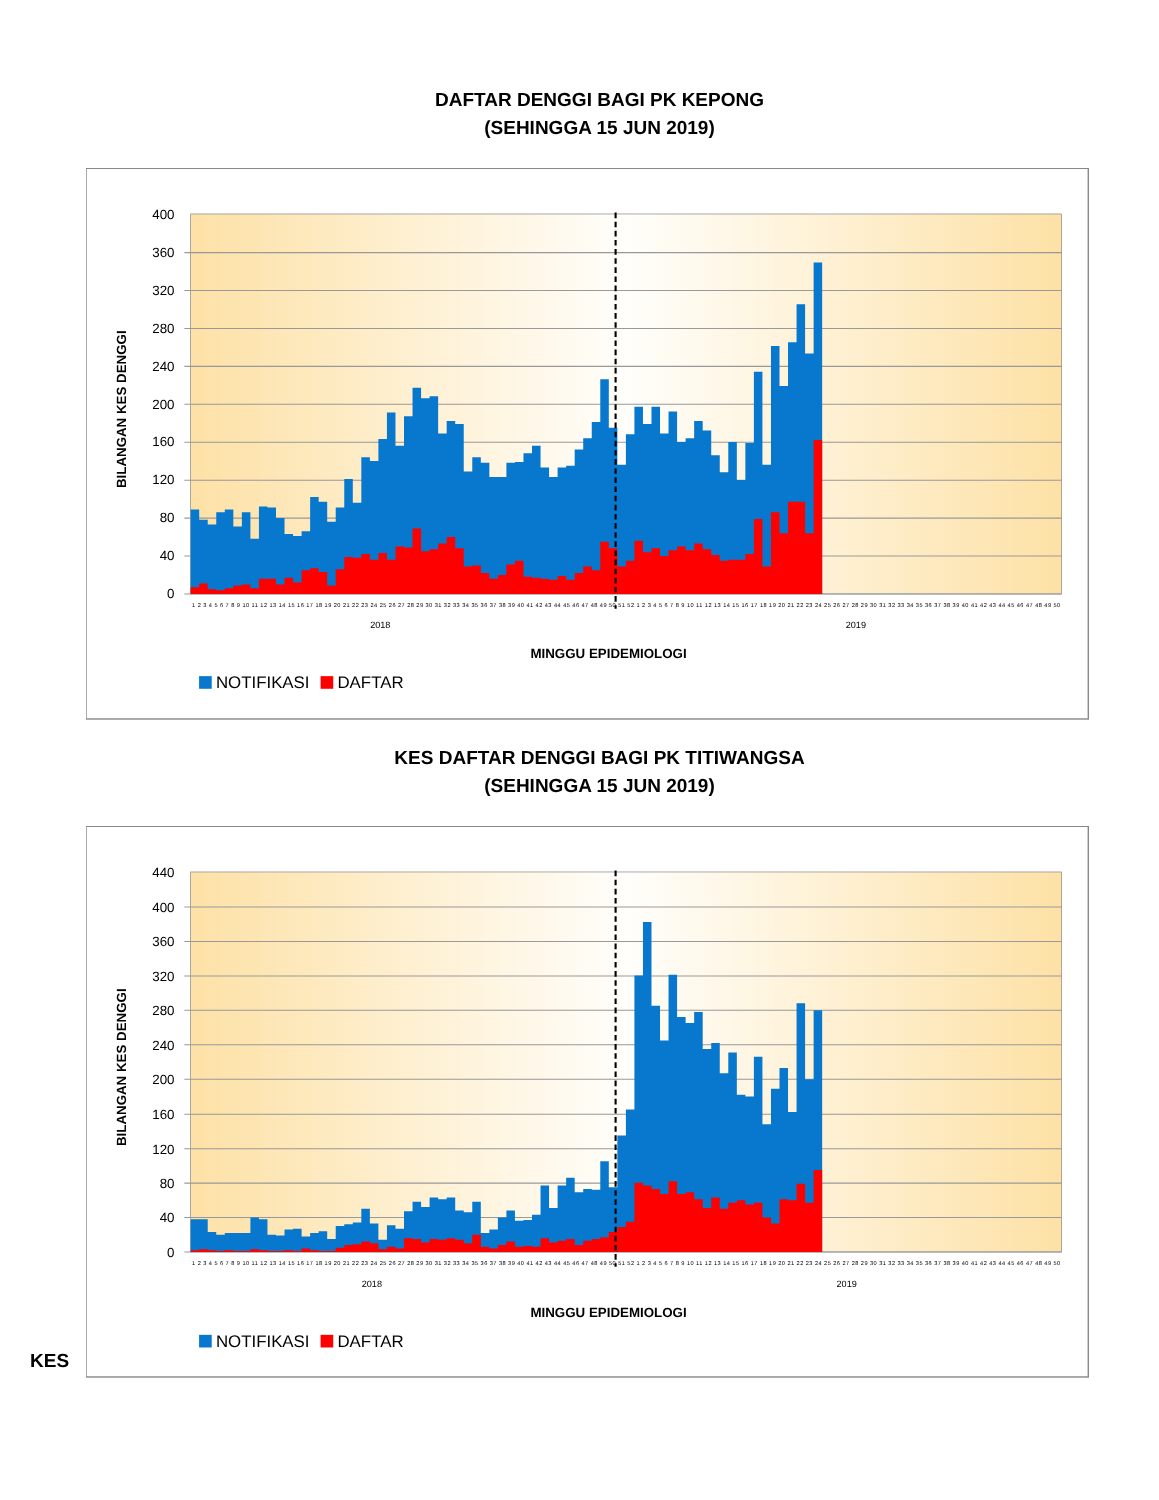DAFTAR DENGGI BAGI PK KEPONG
(SEHINGGA 15 JUN 2019)
400
360
320
280
240
200
160
120
80
40
0
1 2 3 4 5 6 7 8 9 10 11 12 13 14 15 16 17 18 19 20 21 22 23 24 25 26 27 28 29 30 31 32 33 34 35 36 37 38 39 40 41 42 43 44 45 46 47 48 49 50 51 52 1 2 3 4 5 6 7 8 9 10 11 12 13 14 15 16 17 18 19 20 21 22 23 24 25 26 27 28 29 30 31 32 33 34 35 36 37 38 39 40 41 42 43 44 45 46 47 48 49 50
2018
2019
MINGGU EPIDEMIOLOGI
BILANGAN KES DENGGI
NOTIFIKASI
DAFTAR
KES DAFTAR DENGGI BAGI PK TITIWANGSA
(SEHINGGA 15 JUN 2019)
440
400
360
320
280
240
200
160
120
80
40
0
1 2 3 4 5 6 7 8 9 10 11 12 13 14 15 16 17 18 19 20 21 22 23 24 25 26 27 28 29 30 31 32 33 34 35 36 37 38 39 40 41 42 43 44 45 46 47 48 49 50 51 52 1 2 3 4 5 6 7 8 9 10 11 12 13 14 15 16 17 18 19 20 21 22 23 24 25 26 27 28 29 30 31 32 33 34 35 36 37 38 39 40 41 42 43 44 45 46 47 48 49 50
2018
2019
MINGGU EPIDEMIOLOGI
BILANGAN KES DENGGI
NOTIFIKASI
DAFTAR
KES